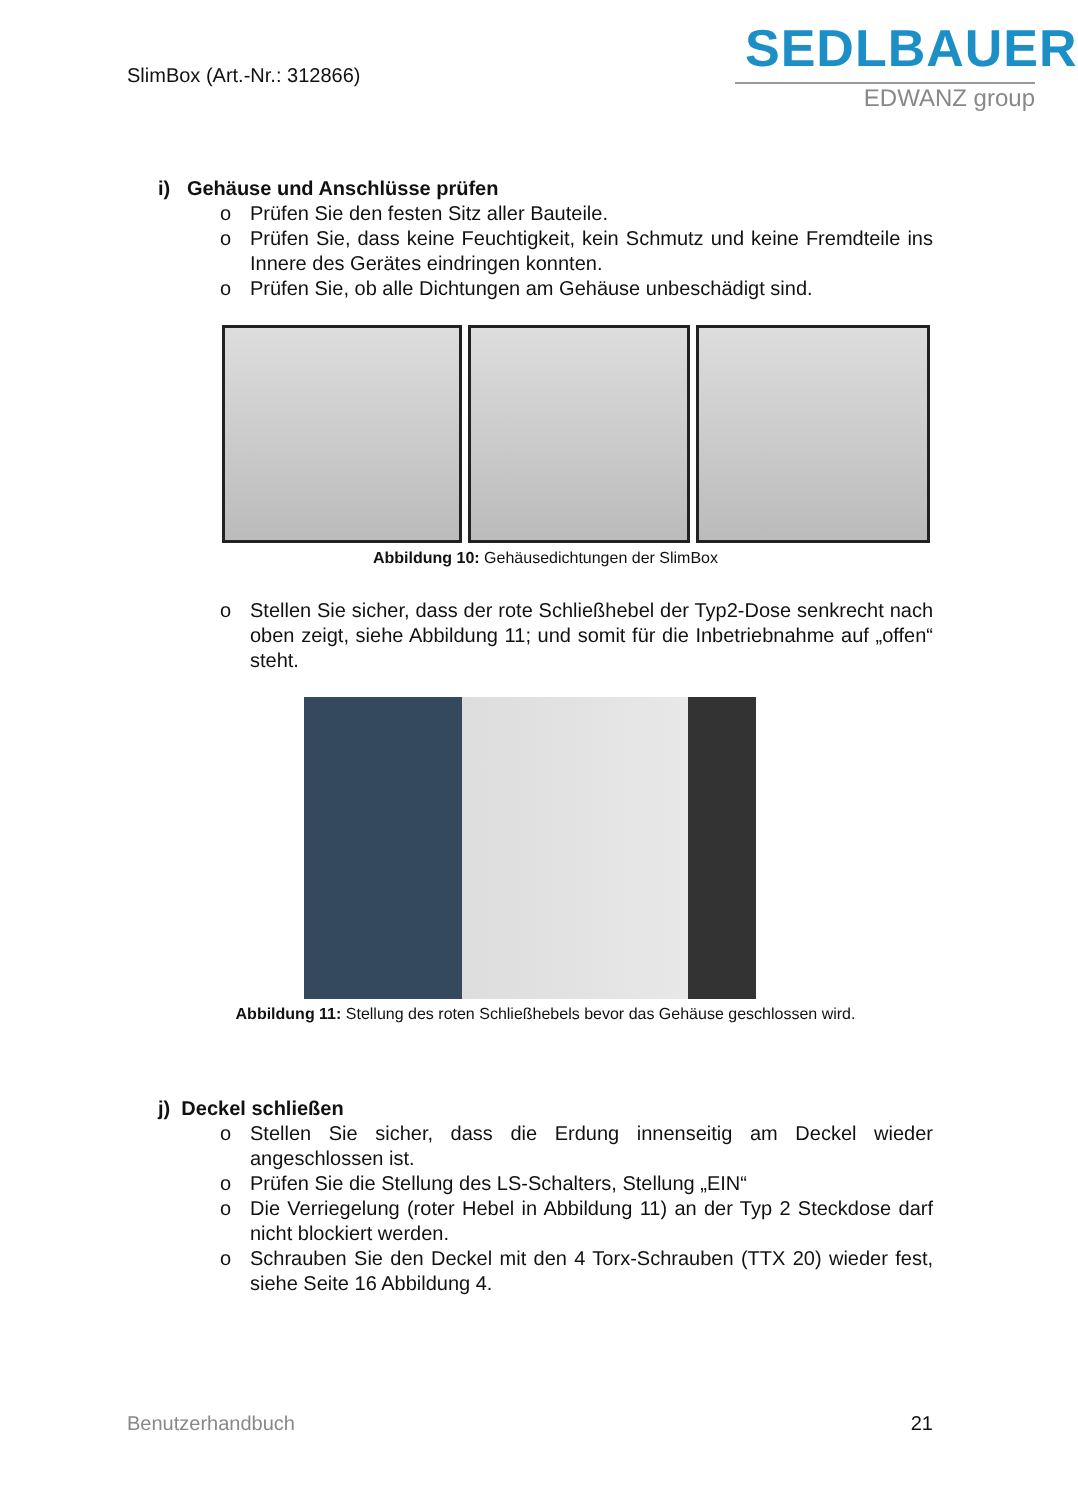SlimBox (Art.-Nr.: 312866)
SEDLBAUER
EDWANZ group
i) Gehäuse und Anschlüsse prüfen
o Prüfen Sie den festen Sitz aller Bauteile.
o Prüfen Sie, dass keine Feuchtigkeit, kein Schmutz und keine Fremdteile ins Innere des Gerätes eindringen konnten.
o Prüfen Sie, ob alle Dichtungen am Gehäuse unbeschädigt sind.
Abbildung 10: Gehäusedichtungen der SlimBox
o Stellen Sie sicher, dass der rote Schließhebel der Typ2-Dose senkrecht nach oben zeigt, siehe Abbildung 11; und somit für die Inbetriebnahme auf „offen“ steht.
Abbildung 11: Stellung des roten Schließhebels bevor das Gehäuse geschlossen wird.
j) Deckel schließen
o Stellen Sie sicher, dass die Erdung innenseitig am Deckel wieder angeschlossen ist.
o Prüfen Sie die Stellung des LS-Schalters, Stellung „EIN“
o Die Verriegelung (roter Hebel in Abbildung 11) an der Typ 2 Steckdose darf nicht blockiert werden.
o Schrauben Sie den Deckel mit den 4 Torx-Schrauben (TTX 20) wieder fest, siehe Seite 16 Abbildung 4.
Benutzerhandbuch 21